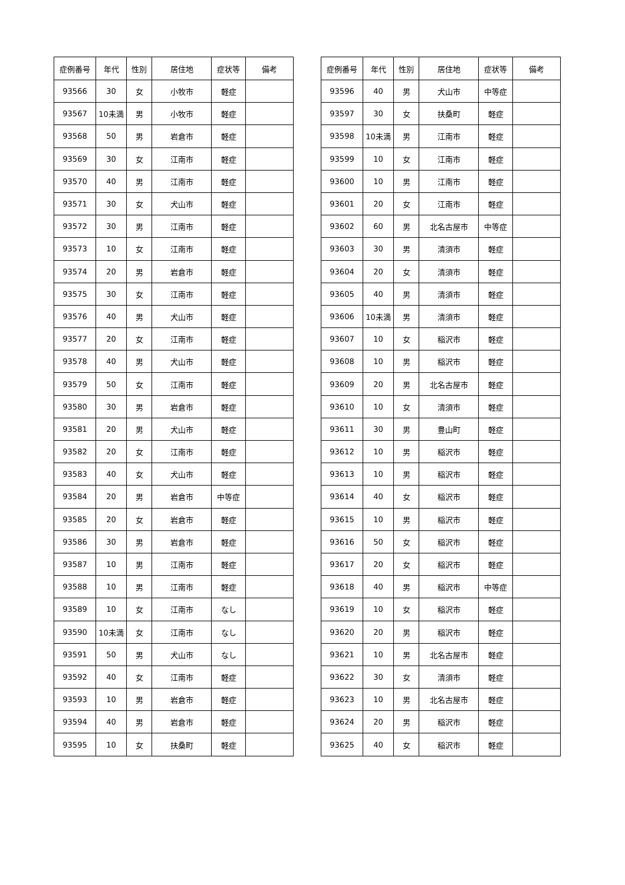| 症例番号 | 年代 | 性別 | 居住地 | 症状等 | 備考 |
| --- | --- | --- | --- | --- | --- |
| 93566 | 30 | 女 | 小牧市 | 軽症 | |
| 93567 | 10未満 | 男 | 小牧市 | 軽症 | |
| 93568 | 50 | 男 | 岩倉市 | 軽症 | |
| 93569 | 30 | 女 | 江南市 | 軽症 | |
| 93570 | 40 | 男 | 江南市 | 軽症 | |
| 93571 | 30 | 女 | 犬山市 | 軽症 | |
| 93572 | 30 | 男 | 江南市 | 軽症 | |
| 93573 | 10 | 女 | 江南市 | 軽症 | |
| 93574 | 20 | 男 | 岩倉市 | 軽症 | |
| 93575 | 30 | 女 | 江南市 | 軽症 | |
| 93576 | 40 | 男 | 犬山市 | 軽症 | |
| 93577 | 20 | 女 | 江南市 | 軽症 | |
| 93578 | 40 | 男 | 犬山市 | 軽症 | |
| 93579 | 50 | 女 | 江南市 | 軽症 | |
| 93580 | 30 | 男 | 岩倉市 | 軽症 | |
| 93581 | 20 | 男 | 犬山市 | 軽症 | |
| 93582 | 20 | 女 | 江南市 | 軽症 | |
| 93583 | 40 | 女 | 犬山市 | 軽症 | |
| 93584 | 20 | 男 | 岩倉市 | 中等症 | |
| 93585 | 20 | 女 | 岩倉市 | 軽症 | |
| 93586 | 30 | 男 | 岩倉市 | 軽症 | |
| 93587 | 10 | 男 | 江南市 | 軽症 | |
| 93588 | 10 | 男 | 江南市 | 軽症 | |
| 93589 | 10 | 女 | 江南市 | なし | |
| 93590 | 10未満 | 女 | 江南市 | なし | |
| 93591 | 50 | 男 | 犬山市 | なし | |
| 93592 | 40 | 女 | 江南市 | 軽症 | |
| 93593 | 10 | 男 | 岩倉市 | 軽症 | |
| 93594 | 40 | 男 | 岩倉市 | 軽症 | |
| 93595 | 10 | 女 | 扶桑町 | 軽症 | |
| 症例番号 | 年代 | 性別 | 居住地 | 症状等 | 備考 |
| --- | --- | --- | --- | --- | --- |
| 93596 | 40 | 男 | 犬山市 | 中等症 | |
| 93597 | 30 | 女 | 扶桑町 | 軽症 | |
| 93598 | 10未満 | 男 | 江南市 | 軽症 | |
| 93599 | 10 | 女 | 江南市 | 軽症 | |
| 93600 | 10 | 男 | 江南市 | 軽症 | |
| 93601 | 20 | 女 | 江南市 | 軽症 | |
| 93602 | 60 | 男 | 北名古屋市 | 中等症 | |
| 93603 | 30 | 男 | 清須市 | 軽症 | |
| 93604 | 20 | 女 | 清須市 | 軽症 | |
| 93605 | 40 | 男 | 清須市 | 軽症 | |
| 93606 | 10未満 | 男 | 清須市 | 軽症 | |
| 93607 | 10 | 女 | 稲沢市 | 軽症 | |
| 93608 | 10 | 男 | 稲沢市 | 軽症 | |
| 93609 | 20 | 男 | 北名古屋市 | 軽症 | |
| 93610 | 10 | 女 | 清須市 | 軽症 | |
| 93611 | 30 | 男 | 豊山町 | 軽症 | |
| 93612 | 10 | 男 | 稲沢市 | 軽症 | |
| 93613 | 10 | 男 | 稲沢市 | 軽症 | |
| 93614 | 40 | 女 | 稲沢市 | 軽症 | |
| 93615 | 10 | 男 | 稲沢市 | 軽症 | |
| 93616 | 50 | 女 | 稲沢市 | 軽症 | |
| 93617 | 20 | 女 | 稲沢市 | 軽症 | |
| 93618 | 40 | 男 | 稲沢市 | 中等症 | |
| 93619 | 10 | 女 | 稲沢市 | 軽症 | |
| 93620 | 20 | 男 | 稲沢市 | 軽症 | |
| 93621 | 10 | 男 | 北名古屋市 | 軽症 | |
| 93622 | 30 | 女 | 清須市 | 軽症 | |
| 93623 | 10 | 男 | 北名古屋市 | 軽症 | |
| 93624 | 20 | 男 | 稲沢市 | 軽症 | |
| 93625 | 40 | 女 | 稲沢市 | 軽症 | |